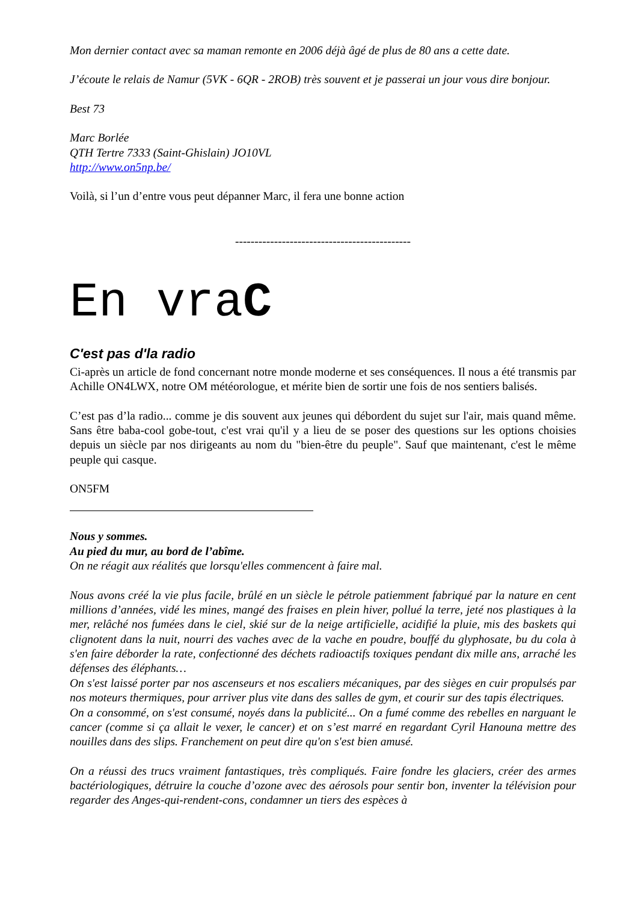Mon dernier contact avec sa maman remonte en 2006 déjà âgé de plus de 80 ans a cette date.
J’écoute le relais de Namur (5VK - 6QR - 2ROB) très souvent et je passerai un jour vous dire bonjour.
Best 73
Marc Borlée
QTH Tertre 7333 (Saint-Ghislain) JO10VL
http://www.on5np.be/
Voilà, si l’un d’entre vous peut dépanner Marc, il fera une bonne action
---------------------------------------------
En vraC
C'est pas d'la radio
Ci-après un article de fond concernant notre monde moderne et ses conséquences. Il nous a été transmis par Achille ON4LWX, notre OM météorologue, et mérite bien de sortir une fois de nos sentiers balisés.
C’est pas d’la radio... comme je dis souvent aux jeunes qui débordent du sujet sur l'air, mais quand même. Sans être baba-cool gobe-tout, c'est vrai qu'il y a lieu de se poser des questions sur les options choisies depuis un siècle par nos dirigeants au nom du "bien-être du peuple". Sauf que maintenant, c'est le même peuple qui casque.
ON5FM
Nous y sommes.
Au pied du mur, au bord de l’abîme.
On ne réagit aux réalités que lorsqu'elles commencent à faire mal.
Nous avons créé la vie plus facile, brûlé en un siècle le pétrole patiemment fabriqué par la nature en cent millions d’années, vidé les mines, mangé des fraises en plein hiver, pollué la terre, jeté nos plastiques à la mer, relâché nos fumées dans le ciel, skié sur de la neige artificielle, acidifié la pluie, mis des baskets qui clignotent dans la nuit, nourri des vaches avec de la vache en poudre, bouffé du glyphosate, bu du cola à s'en faire déborder la rate, confectionné des déchets radioactifs toxiques pendant dix mille ans, arraché les défenses des éléphants…
On s'est laissé porter par nos ascenseurs et nos escaliers mécaniques, par des sièges en cuir propulsés par nos moteurs thermiques, pour arriver plus vite dans des salles de gym, et courir sur des tapis électriques.
On a consommé, on s'est consumé, noyés dans la publicité... On a fumé comme des rebelles en narguant le cancer (comme si ça allait le vexer, le cancer) et on s’est marré en regardant Cyril Hanouna mettre des nouilles dans des slips. Franchement on peut dire qu'on s'est bien amusé.
On a réussi des trucs vraiment fantastiques, très compliqués. Faire fondre les glaciers, créer des armes bactériologiques, détruire la couche d’ozone avec des aérosols pour sentir bon, inventer la télévision pour regarder des Anges-qui-rendent-cons, condamner un tiers des espèces à